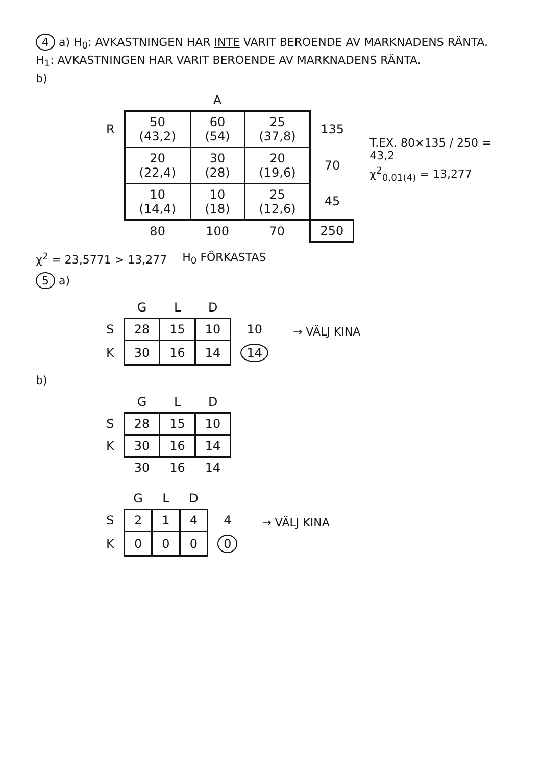4 a) H<sub>0</sub>: AVKASTNINGEN HAR INTE VARIT BEROENDE AV MARKNADENS RÄNTA.
H<sub>1</sub>: AVKASTNINGEN HAR VARIT BEROENDE AV MARKNADENS RÄNTA.
b)
| | A | | | |
| --- | --- | --- | --- | --- |
| R | 50 (43,2) | 60 (54) | 25 (37,8) | 135 |
| | 20 (22,4) | 30 (28) | 20 (19,6) | 70 |
| | 10 (14,4) | 10 (18) | 25 (12,6) | 45 |
| | 80 | 100 | 70 | 250 |
T.EX. 80×135 / 250 = 43,2
χ<sup>2</sup><sub>0,01(4)</sub> = 13,277
χ<sup>2</sup> = 23,5771 > 13,277 H<sub>0</sub> FÖRKASTAS
5 a)
| | G | L | D | |
| --- | --- | --- | --- | --- |
| S | 28 | 15 | 10 | 10 |
| K | 30 | 16 | 14 | 14 |
→ VÄLJ KINA
b)
| | G | L | D |
| --- | --- | --- | --- |
| S | 28 | 15 | 10 |
| K | 30 | 16 | 14 |
| | 30 | 16 | 14 |
| | G | L | D | |
| --- | --- | --- | --- | --- |
| S | 2 | 1 | 4 | 4 |
| K | 0 | 0 | 0 | 0 |
→ VÄLJ KINA